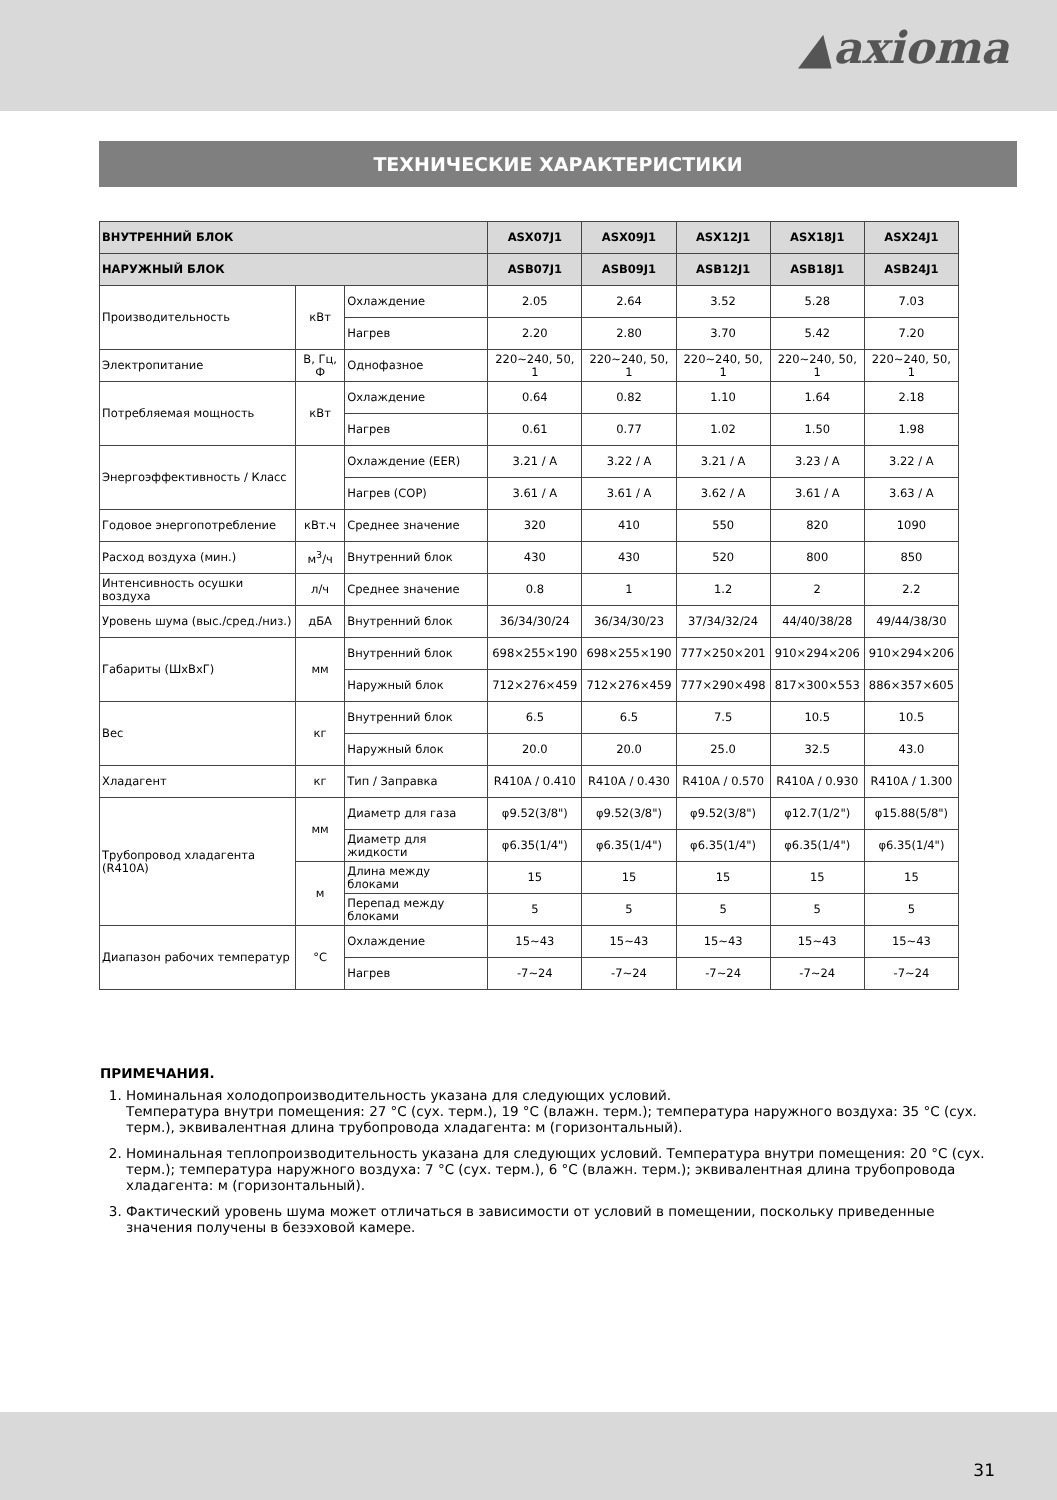▲axioma
ТЕХНИЧЕСКИЕ ХАРАКТЕРИСТИКИ
| ВНУТРЕННИЙ БЛОК | | | ASX07J1 | ASX09J1 | ASX12J1 | ASX18J1 | ASX24J1 |
| --- | --- | --- | --- | --- | --- | --- | --- |
| НАРУЖНЫЙ БЛОК | | | ASB07J1 | ASB09J1 | ASB12J1 | ASB18J1 | ASB24J1 |
| Производительность | кВт | Охлаждение | 2.05 | 2.64 | 3.52 | 5.28 | 7.03 |
| | | Нагрев | 2.20 | 2.80 | 3.70 | 5.42 | 7.20 |
| Электропитание | В, Гц, Ф | Однофазное | 220~240, 50, 1 | 220~240, 50, 1 | 220~240, 50, 1 | 220~240, 50, 1 | 220~240, 50, 1 |
| Потребляемая мощность | кВт | Охлаждение | 0.64 | 0.82 | 1.10 | 1.64 | 2.18 |
| | | Нагрев | 0.61 | 0.77 | 1.02 | 1.50 | 1.98 |
| Энергоэффективность / Класс | | Охлаждение (EER) | 3.21 / A | 3.22 / A | 3.21 / A | 3.23 / A | 3.22 / A |
| | | Нагрев (COP) | 3.61 / A | 3.61 / A | 3.62 / A | 3.61 / A | 3.63 / A |
| Годовое энергопотребление | кВт.ч | Среднее значение | 320 | 410 | 550 | 820 | 1090 |
| Расход воздуха (мин.) | м<sup>3</sup>/ч | Внутренний блок | 430 | 430 | 520 | 800 | 850 |
| Интенсивность осушки воздуха | л/ч | Среднее значение | 0.8 | 1 | 1.2 | 2 | 2.2 |
| Уровень шума (выс./сред./низ.) | дБА | Внутренний блок | 36/34/30/24 | 36/34/30/23 | 37/34/32/24 | 44/40/38/28 | 49/44/38/30 |
| Габариты (ШхВхГ) | мм | Внутренний блок | 698×255×190 | 698×255×190 | 777×250×201 | 910×294×206 | 910×294×206 |
| | | Наружный блок | 712×276×459 | 712×276×459 | 777×290×498 | 817×300×553 | 886×357×605 |
| Вес | кг | Внутренний блок | 6.5 | 6.5 | 7.5 | 10.5 | 10.5 |
| | | Наружный блок | 20.0 | 20.0 | 25.0 | 32.5 | 43.0 |
| Хладагент | кг | Тип / Заправка | R410A / 0.410 | R410A / 0.430 | R410A / 0.570 | R410A / 0.930 | R410A / 1.300 |
| Трубопровод хладагента (R410A) | мм | Диаметр для газа | φ9.52(3/8") | φ9.52(3/8") | φ9.52(3/8") | φ12.7(1/2") | φ15.88(5/8") |
| | | Диаметр для жидкости | φ6.35(1/4") | φ6.35(1/4") | φ6.35(1/4") | φ6.35(1/4") | φ6.35(1/4") |
| | м | Длина между блоками | 15 | 15 | 15 | 15 | 15 |
| | | Перепад между блоками | 5 | 5 | 5 | 5 | 5 |
| Диапазон рабочих температур | °C | Охлаждение | 15~43 | 15~43 | 15~43 | 15~43 | 15~43 |
| | | Нагрев | -7~24 | -7~24 | -7~24 | -7~24 | -7~24 |
ПРИМЕЧАНИЯ.
1. Номинальная холодопроизводительность указана для следующих условий.
Температура внутри помещения: 27 °С (сух. терм.), 19 °С (влажн. терм.); температура наружного воздуха: 35 °С (сух. терм.), эквивалентная длина трубопровода хладагента: м (горизонтальный).
2. Номинальная теплопроизводительность указана для следующих условий. Температура внутри помещения: 20 °С (сух. терм.); температура наружного воздуха: 7 °С (сух. терм.), 6 °С (влажн. терм.); эквивалентная длина трубопровода хладагента: м (горизонтальный).
3. Фактический уровень шума может отличаться в зависимости от условий в помещении, поскольку приведенные значения получены в безэховой камере.
31